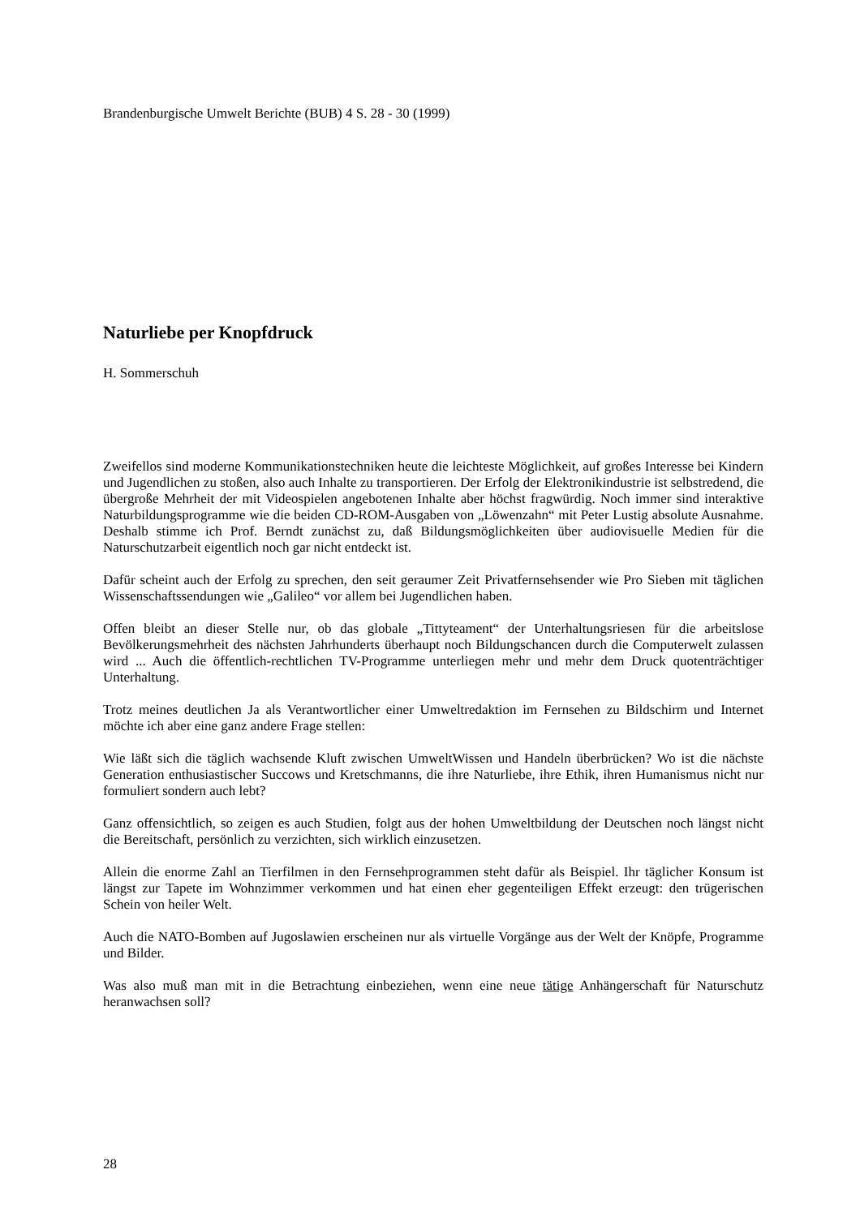Brandenburgische Umwelt Berichte (BUB) 4 S. 28 - 30 (1999)
Naturliebe per Knopfdruck
H. Sommerschuh
Zweifellos sind moderne Kommunikationstechniken heute die leichteste Möglichkeit, auf großes Interesse bei Kindern und Jugendlichen zu stoßen, also auch Inhalte zu transportieren. Der Erfolg der Elektronikindustrie ist selbstredend, die übergroße Mehrheit der mit Videospielen angebotenen Inhalte aber höchst fragwürdig. Noch immer sind interaktive Naturbildungsprogramme wie die beiden CD-ROM-Ausgaben von „Löwenzahn“ mit Peter Lustig absolute Ausnahme. Deshalb stimme ich Prof. Berndt zunächst zu, daß Bildungsmöglichkeiten über audiovisuelle Medien für die Naturschutzarbeit eigentlich noch gar nicht entdeckt ist.
Dafür scheint auch der Erfolg zu sprechen, den seit geraumer Zeit Privatfernsehsender wie Pro Sieben mit täglichen Wissenschaftssendungen wie „Galileo“ vor allem bei Jugendlichen haben.
Offen bleibt an dieser Stelle nur, ob das globale „Tittyteament“ der Unterhaltungsriesen für die arbeitslose Bevölkerungsmehrheit des nächsten Jahrhunderts überhaupt noch Bildungschancen durch die Computerwelt zulassen wird ... Auch die öffentlich-rechtlichen TV-Programme unterliegen mehr und mehr dem Druck quotenträchtiger Unterhaltung.
Trotz meines deutlichen Ja als Verantwortlicher einer Umweltredaktion im Fernsehen zu Bildschirm und Internet möchte ich aber eine ganz andere Frage stellen:
Wie läßt sich die täglich wachsende Kluft zwischen UmweltWissen und Handeln überbrücken? Wo ist die nächste Generation enthusiastischer Succows und Kretschmanns, die ihre Naturliebe, ihre Ethik, ihren Humanismus nicht nur formuliert sondern auch lebt?
Ganz offensichtlich, so zeigen es auch Studien, folgt aus der hohen Umweltbildung der Deutschen noch längst nicht die Bereitschaft, persönlich zu verzichten, sich wirklich einzusetzen.
Allein die enorme Zahl an Tierfilmen in den Fernsehprogrammen steht dafür als Beispiel. Ihr täglicher Konsum ist längst zur Tapete im Wohnzimmer verkommen und hat einen eher gegenteiligen Effekt erzeugt: den trügerischen Schein von heiler Welt.
Auch die NATO-Bomben auf Jugoslawien erscheinen nur als virtuelle Vorgänge aus der Welt der Knöpfe, Programme und Bilder.
Was also muß man mit in die Betrachtung einbeziehen, wenn eine neue tätige Anhängerschaft für Naturschutz heranwachsen soll?
28